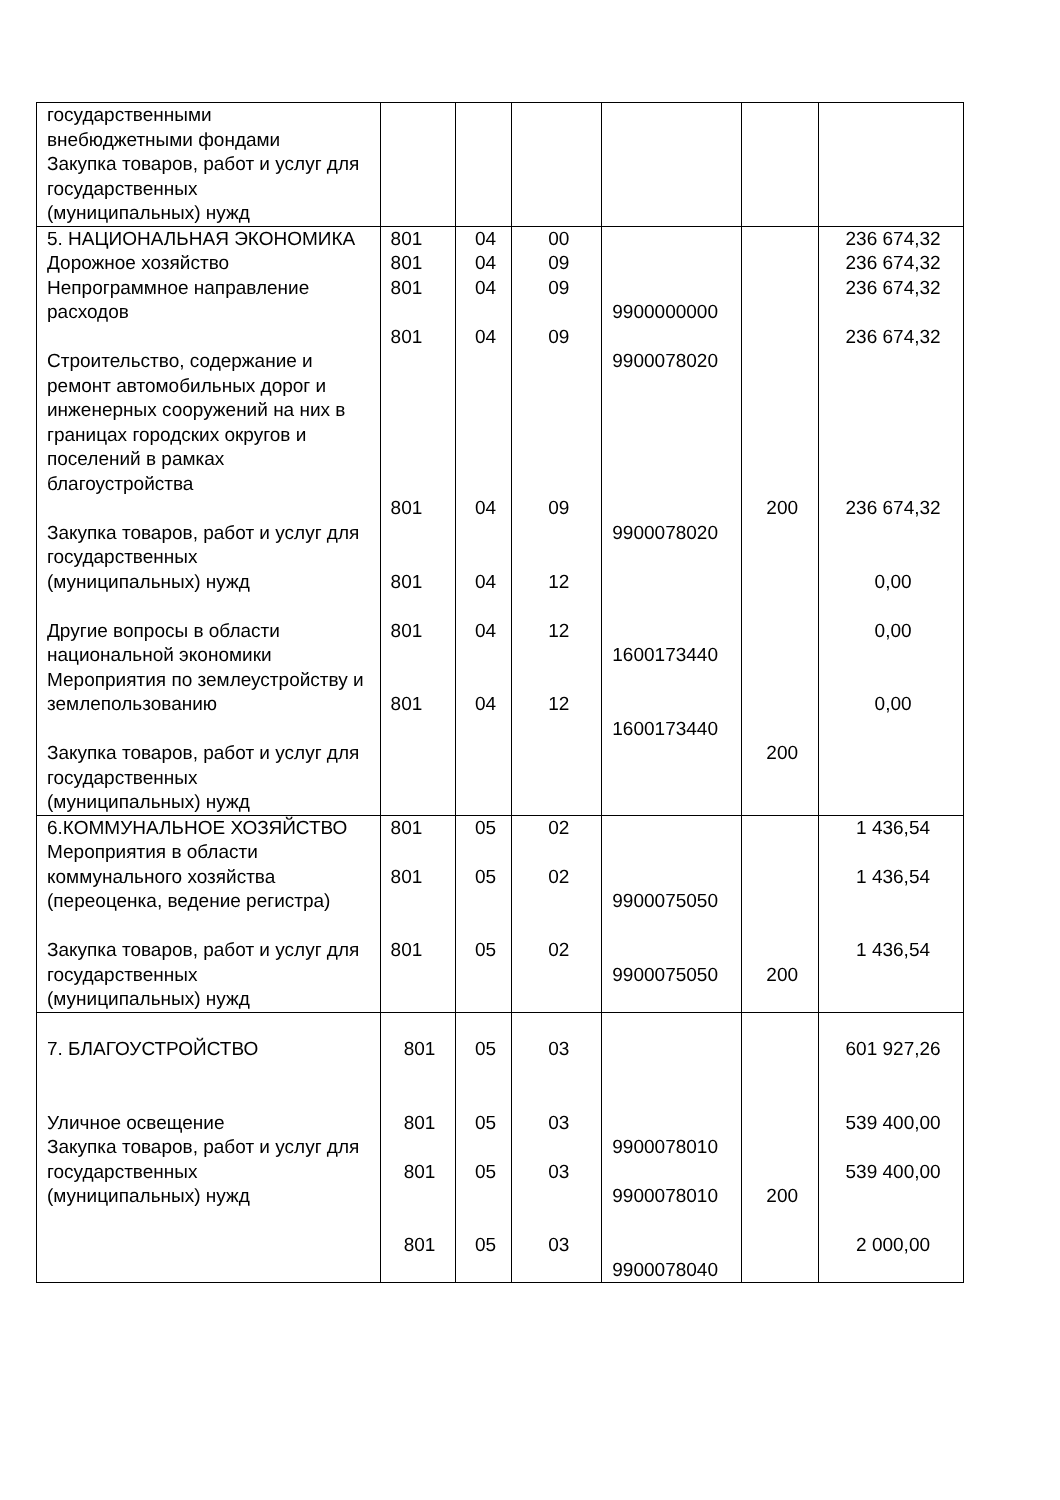| государственными внебюджетными фондами Закупка товаров, работ и услуг для государственных (муниципальных) нужд | | | | | | |
| 5. НАЦИОНАЛЬНАЯ ЭКОНОМИКА Дорожное хозяйство Непрограммное направление расходов Строительство, содержание и ремонт автомобильных дорог и инженерных сооружений на них в границах городских округов и поселений в рамках благоустройства Закупка товаров, работ и услуг для государственных (муниципальных) нужд Другие вопросы в области национальной экономики Мероприятия по землеустройству и землепользованию Закупка товаров, работ и услуг для государственных (муниципальных) нужд | 801 801 801 801 801 801 801 801 | 04 04 04 04 04 04 04 04 | 00 09 09 09 09 12 12 12 | 9900000000 9900078020 9900078020 1600173440 1600173440 | 200 200 | 236 674,32 236 674,32 236 674,32 236 674,32 236 674,32 0,00 0,00 0,00 |
| 6.КОММУНАЛЬНОЕ ХОЗЯЙСТВО Мероприятия в области коммунального хозяйства (переоценка, ведение регистра) Закупка товаров, работ и услуг для государственных (муниципальных) нужд | 801 801 801 | 05 05 05 | 02 02 02 | 9900075050 9900075050 | 200 | 1 436,54 1 436,54 1 436,54 |
| 7. БЛАГОУСТРОЙСТВО Уличное освещение Закупка товаров, работ и услуг для государственных (муниципальных) нужд | 801 801 801 801 | 05 05 05 05 | 03 03 03 03 | 9900078010 9900078010 9900078040 | 200 | 601 927,26 539 400,00 539 400,00 2 000,00 |